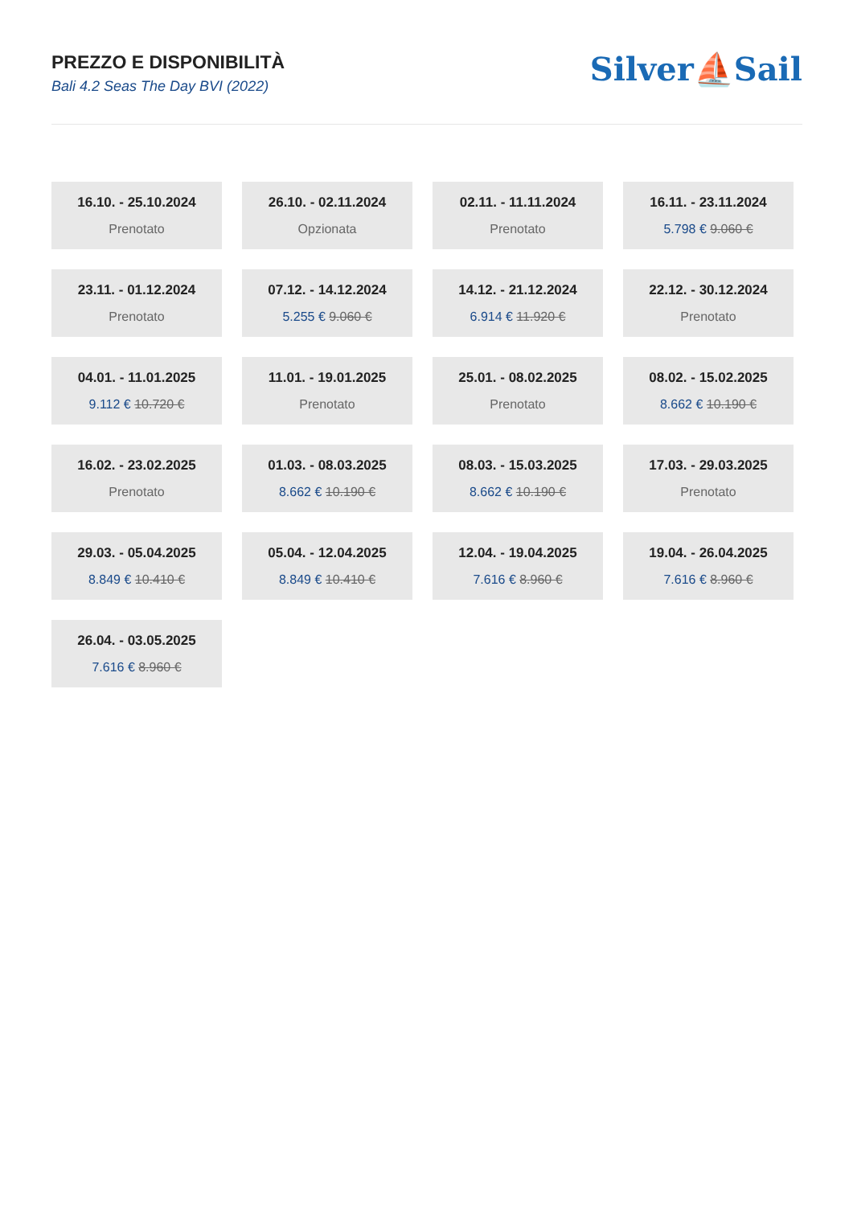PREZZO E DISPONIBILITÀ
Bali 4.2 Seas The Day BVI (2022)
Silver⛵Sail
16.10. - 25.10.2024
Prenotato
26.10. - 02.11.2024
Opzionata
02.11. - 11.11.2024
Prenotato
16.11. - 23.11.2024
5.798 € 9.060 €
23.11. - 01.12.2024
Prenotato
07.12. - 14.12.2024
5.255 € 9.060 €
14.12. - 21.12.2024
6.914 € 11.920 €
22.12. - 30.12.2024
Prenotato
04.01. - 11.01.2025
9.112 € 10.720 €
11.01. - 19.01.2025
Prenotato
25.01. - 08.02.2025
Prenotato
08.02. - 15.02.2025
8.662 € 10.190 €
16.02. - 23.02.2025
Prenotato
01.03. - 08.03.2025
8.662 € 10.190 €
08.03. - 15.03.2025
8.662 € 10.190 €
17.03. - 29.03.2025
Prenotato
29.03. - 05.04.2025
8.849 € 10.410 €
05.04. - 12.04.2025
8.849 € 10.410 €
12.04. - 19.04.2025
7.616 € 8.960 €
19.04. - 26.04.2025
7.616 € 8.960 €
26.04. - 03.05.2025
7.616 € 8.960 €